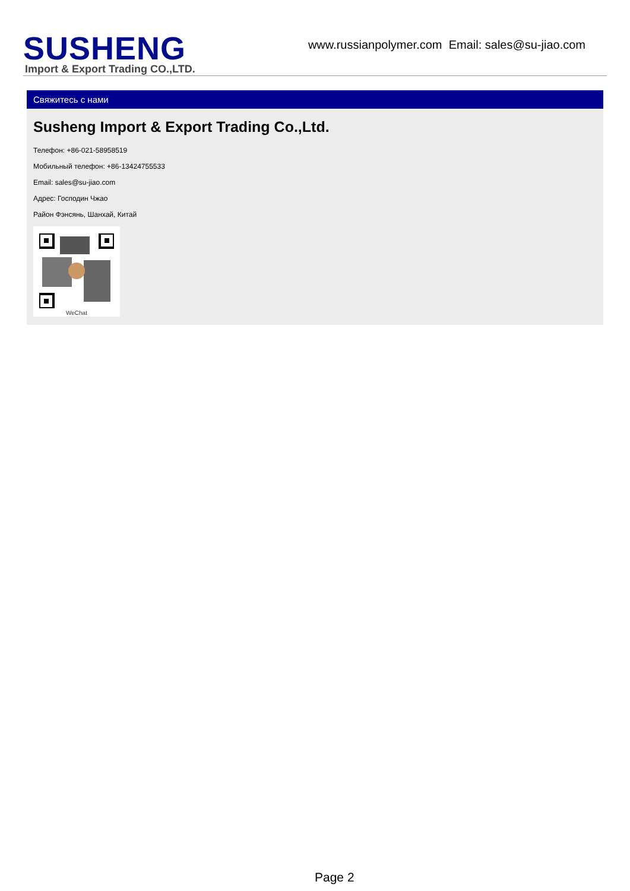SUSHENG
Import & Export Trading CO.,LTD.
www.russianpolymer.com Email: sales@su-jiao.com
Свяжитесь с нами
Susheng Import & Export Trading Co.,Ltd.
Телефон: +86-021-58958519
Мобильный телефон: +86-13424755533
Email: sales@su-jiao.com
Адрес: Господин Чжао
Район Фэнсянь, Шанхай, Китай
WeChat
Page 2